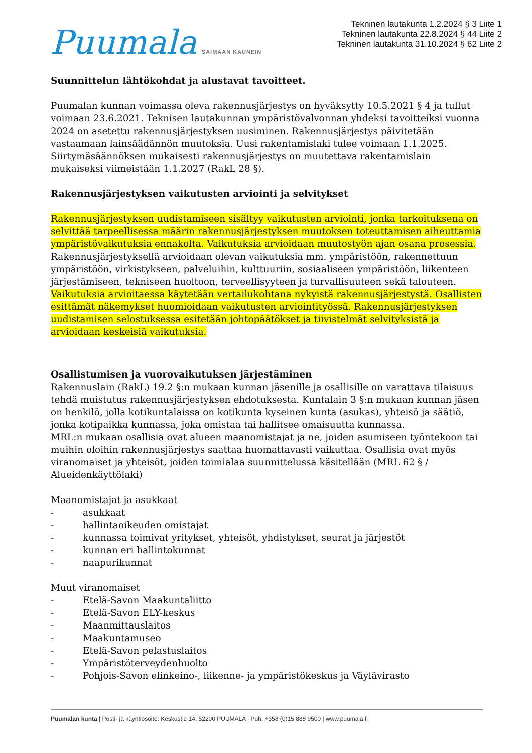Puumala SAIMAAN KAUNEIN
Tekninen lautakunta 1.2.2024 § 3 Liite 1
Tekninen lautakunta 22.8.2024 § 44 Liite 2
Tekninen lautakunta 31.10.2024 § 62 Liite 2
Suunnittelun lähtökohdat ja alustavat tavoitteet.
Puumalan kunnan voimassa oleva rakennusjärjestys on hyväksytty 10.5.2021 § 4 ja tullut voimaan 23.6.2021. Teknisen lautakunnan ympäristövalvonnan yhdeksi tavoitteiksi vuonna 2024 on asetettu rakennusjärjestyksen uusiminen. Rakennusjärjestys päivitetään vastaamaan lainsäädännön muutoksia. Uusi rakentamislaki tulee voimaan 1.1.2025. Siirtymäsäännöksen mukaisesti rakennusjärjestys on muutettava rakentamislain mukaiseksi viimeistään 1.1.2027 (RakL 28 §).
Rakennusjärjestyksen vaikutusten arviointi ja selvitykset
Rakennusjärjestyksen uudistamiseen sisältyy vaikutusten arviointi, jonka tarkoituksena on selvittää tarpeellisessa määrin rakennusjärjestyksen muutoksen toteuttamisen aiheuttamia ympäristövaikutuksia ennakolta. Vaikutuksia arvioidaan muutostyön ajan osana prosessia. Rakennusjärjestyksellä arvioidaan olevan vaikutuksia mm. ympäristöön, rakennettuun ympäristöön, virkistykseen, palveluihin, kulttuuriin, sosiaaliseen ympäristöön, liikenteen järjestämiseen, tekniseen huoltoon, terveellisyyteen ja turvallisuuteen sekä talouteen. Vaikutuksia arvioitaessa käytetään vertailukohtana nykyistä rakennusjärjestystä. Osallisten esittämät näkemykset huomioidaan vaikutusten arviointityössä. Rakennusjärjestyksen uudistamisen selostuksessa esitetään johtopäätökset ja tiivistelmät selvityksistä ja arvioidaan keskeisiä vaikutuksia.
Osallistumisen ja vuorovaikutuksen järjestäminen
Rakennuslain (RakL) 19.2 §:n mukaan kunnan jäsenille ja osallisille on varattava tilaisuus tehdä muistutus rakennusjärjestyksen ehdotuksesta. Kuntalain 3 §:n mukaan kunnan jäsen on henkilö, jolla kotikuntalaissa on kotikunta kyseinen kunta (asukas), yhteisö ja säätiö, jonka kotipaikka kunnassa, joka omistaa tai hallitsee omaisuutta kunnassa.
MRL:n mukaan osallisia ovat alueen maanomistajat ja ne, joiden asumiseen työntekoon tai muihin oloihin rakennusjärjestys saattaa huomattavasti vaikuttaa. Osallisia ovat myös viranomaiset ja yhteisöt, joiden toimialaa suunnittelussa käsitellään (MRL 62 § / Alueidenkäyttölaki)
Maanomistajat ja asukkaat
- asukkaat
- hallintaoikeuden omistajat
- kunnassa toimivat yritykset, yhteisöt, yhdistykset, seurat ja järjestöt
- kunnan eri hallintokunnat
- naapurikunnat
Muut viranomaiset
- Etelä-Savon Maakuntaliitto
- Etelä-Savon ELY-keskus
- Maanmittauslaitos
- Maakuntamuseo
- Etelä-Savon pelastuslaitos
- Ympäristöterveydenhuolto
- Pohjois-Savon elinkeino-, liikenne- ja ympäristökeskus ja Väylävirasto
Puumalan kunta | Posti- ja käyntiosoite: Keskustie 14, 52200 PUUMALA | Puh. +358 (0)15 888 9500 | www.puumala.fi